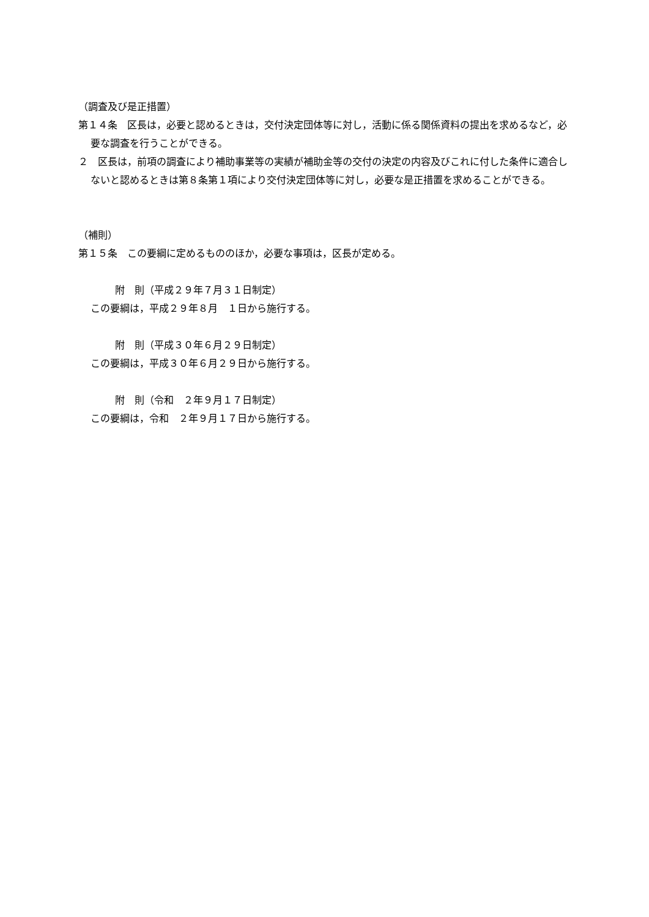（調査及び是正措置）
第１４条　区長は，必要と認めるときは，交付決定団体等に対し，活動に係る関係資料の提出を求めるなど，必要な調査を行うことができる。
２　区長は，前項の調査により補助事業等の実績が補助金等の交付の決定の内容及びこれに付した条件に適合しないと認めるときは第８条第１項により交付決定団体等に対し，必要な是正措置を求めることができる。
（補則）
第１５条　この要綱に定めるもののほか，必要な事項は，区長が定める。
附　則（平成２９年７月３１日制定）
この要綱は，平成２９年８月　１日から施行する。
附　則（平成３０年６月２９日制定）
この要綱は，平成３０年６月２９日から施行する。
附　則（令和　２年９月１７日制定）
この要綱は，令和　２年９月１７日から施行する。